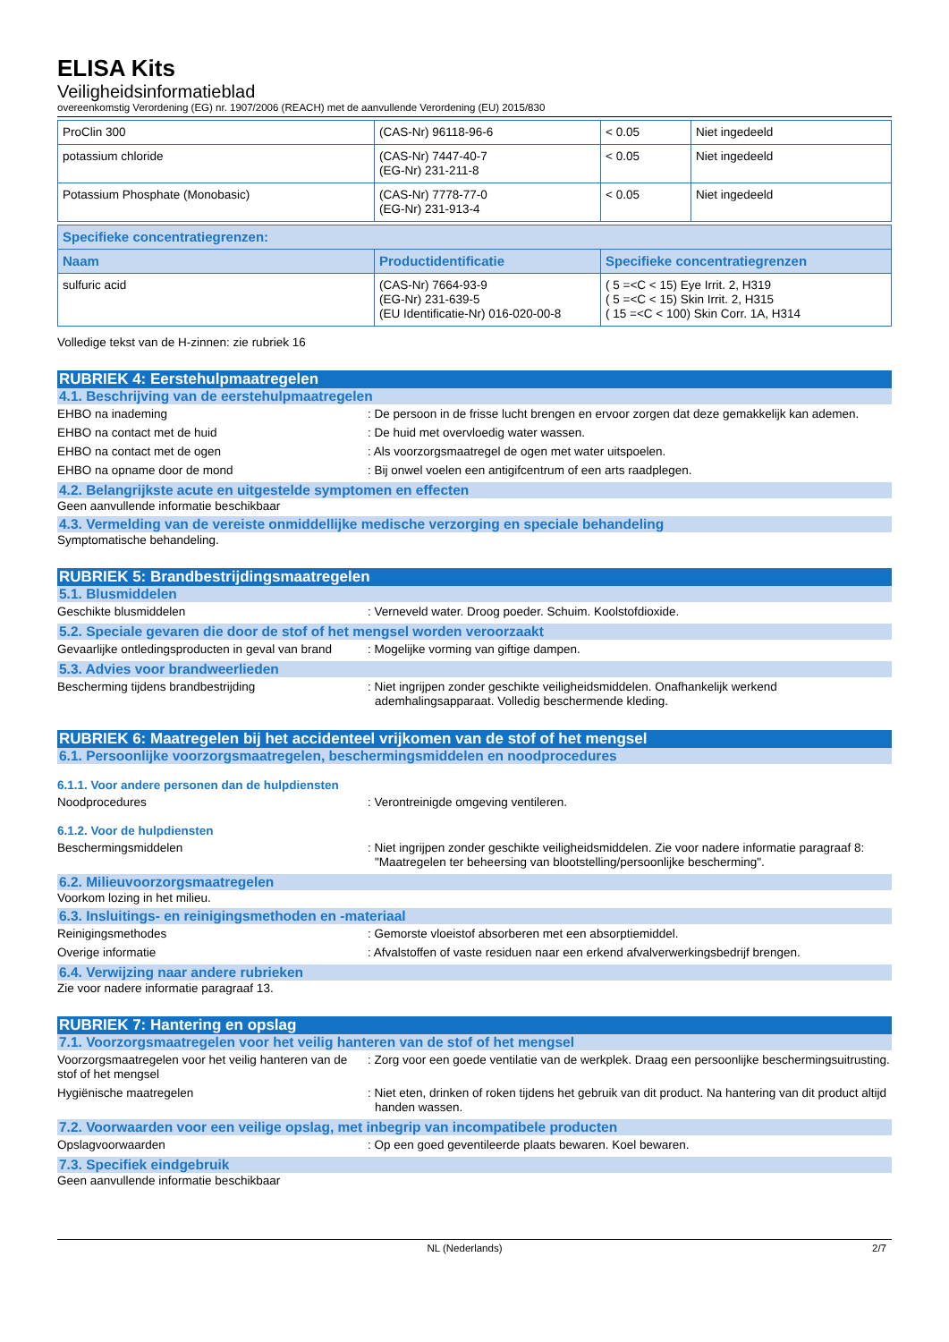ELISA Kits
Veiligheidsinformatieblad
overeenkomstig Verordening (EG) nr. 1907/2006 (REACH) met de aanvullende Verordening (EU) 2015/830
| ProClin 300 | (CAS-Nr) 96118-96-6 | < 0.05 | Niet ingedeeld |
| potassium chloride | (CAS-Nr) 7447-40-7 (EG-Nr) 231-211-8 | < 0.05 | Niet ingedeeld |
| Potassium Phosphate (Monobasic) | (CAS-Nr) 7778-77-0 (EG-Nr) 231-913-4 | < 0.05 | Niet ingedeeld |
| Specifieke concentratiegrenzen: | | |
| --- | --- | --- |
| Naam | Productidentificatie | Specifieke concentratiegrenzen |
| sulfuric acid | (CAS-Nr) 7664-93-9 (EG-Nr) 231-639-5 (EU Identificatie-Nr) 016-020-00-8 | ( 5 =<C < 15) Eye Irrit. 2, H319 ( 5 =<C < 15) Skin Irrit. 2, H315 ( 15 =<C < 100) Skin Corr. 1A, H314 |
Volledige tekst van de H-zinnen: zie rubriek 16
RUBRIEK 4: Eerstehulpmaatregelen
4.1. Beschrijving van de eerstehulpmaatregelen
EHBO na inademing : De persoon in de frisse lucht brengen en ervoor zorgen dat deze gemakkelijk kan ademen.
EHBO na contact met de huid : De huid met overvloedig water wassen.
EHBO na contact met de ogen : Als voorzorgsmaatregel de ogen met water uitspoelen.
EHBO na opname door de mond : Bij onwel voelen een antigifcentrum of een arts raadplegen.
4.2. Belangrijkste acute en uitgestelde symptomen en effecten
Geen aanvullende informatie beschikbaar
4.3. Vermelding van de vereiste onmiddellijke medische verzorging en speciale behandeling
Symptomatische behandeling.
RUBRIEK 5: Brandbestrijdingsmaatregelen
5.1. Blusmiddelen
Geschikte blusmiddelen : Verneveld water. Droog poeder. Schuim. Koolstofdioxide.
5.2. Speciale gevaren die door de stof of het mengsel worden veroorzaakt
Gevaarlijke ontledingsproducten in geval van brand
: Mogelijke vorming van giftige dampen.
5.3. Advies voor brandweerlieden
Bescherming tijdens brandbestrijding : Niet ingrijpen zonder geschikte veiligheidsmiddelen. Onafhankelijk werkend ademhalingsapparaat. Volledig beschermende kleding.
RUBRIEK 6: Maatregelen bij het accidenteel vrijkomen van de stof of het mengsel
6.1. Persoonlijke voorzorgsmaatregelen, beschermingsmiddelen en noodprocedures
6.1.1. Voor andere personen dan de hulpdiensten
Noodprocedures : Verontreinigde omgeving ventileren.
6.1.2. Voor de hulpdiensten
Beschermingsmiddelen : Niet ingrijpen zonder geschikte veiligheidsmiddelen. Zie voor nadere informatie paragraaf 8: "Maatregelen ter beheersing van blootstelling/persoonlijke bescherming".
6.2. Milieuvoorzorgsmaatregelen
Voorkom lozing in het milieu.
6.3. Insluitings- en reinigingsmethoden en -materiaal
Reinigingsmethodes : Gemorste vloeistof absorberen met een absorptiemiddel.
Overige informatie : Afvalstoffen of vaste residuen naar een erkend afvalverwerkingsbedrijf brengen.
6.4. Verwijzing naar andere rubrieken
Zie voor nadere informatie paragraaf 13.
RUBRIEK 7: Hantering en opslag
7.1. Voorzorgsmaatregelen voor het veilig hanteren van de stof of het mengsel
Voorzorgsmaatregelen voor het veilig hanteren van de stof of het mengsel
: Zorg voor een goede ventilatie van de werkplek. Draag een persoonlijke beschermingsuitrusting.
Hygiënische maatregelen : Niet eten, drinken of roken tijdens het gebruik van dit product. Na hantering van dit product altijd handen wassen.
7.2. Voorwaarden voor een veilige opslag, met inbegrip van incompatibele producten
Opslagvoorwaarden : Op een goed geventileerde plaats bewaren. Koel bewaren.
7.3. Specifiek eindgebruik
Geen aanvullende informatie beschikbaar
NL (Nederlands) 2/7